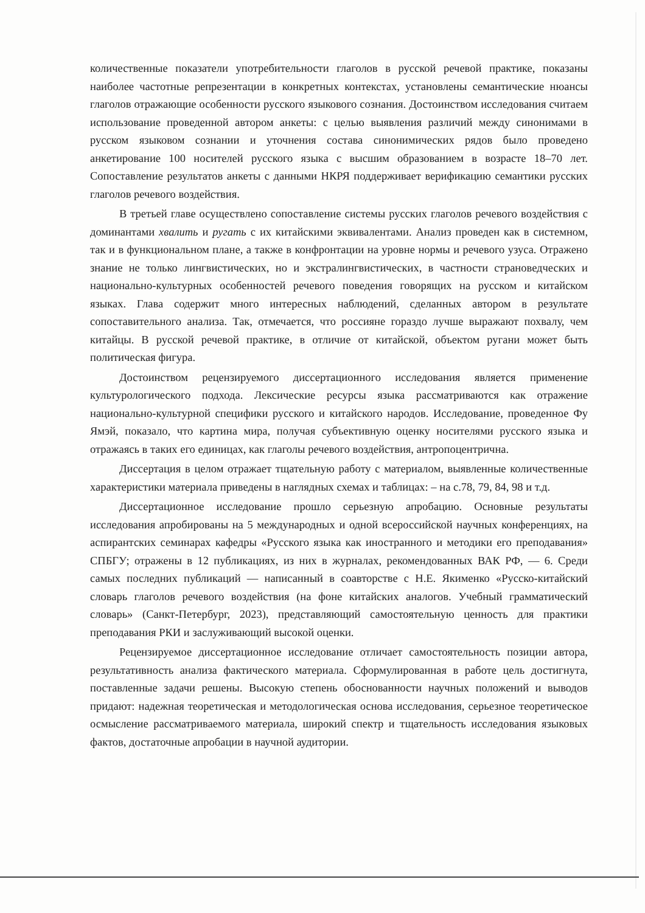количественные показатели употребительности глаголов в русской речевой практике, показаны наиболее частотные репрезентации в конкретных контекстах, установлены семантические нюансы глаголов отражающие особенности русского языкового сознания. Достоинством исследования считаем использование проведенной автором анкеты: с целью выявления различий между синонимами в русском языковом сознании и уточнения состава синонимических рядов было проведено анкетирование 100 носителей русского языка с высшим образованием в возрасте 18–70 лет. Сопоставление результатов анкеты с данными НКРЯ поддерживает верификацию семантики русских глаголов речевого воздействия.
В третьей главе осуществлено сопоставление системы русских глаголов речевого воздействия с доминантами хвалить и ругать с их китайскими эквивалентами. Анализ проведен как в системном, так и в функциональном плане, а также в конфронтации на уровне нормы и речевого узуса. Отражено знание не только лингвистических, но и экстралингвистических, в частности страноведческих и национально-культурных особенностей речевого поведения говорящих на русском и китайском языках. Глава содержит много интересных наблюдений, сделанных автором в результате сопоставительного анализа. Так, отмечается, что россияне гораздо лучше выражают похвалу, чем китайцы. В русской речевой практике, в отличие от китайской, объектом ругани может быть политическая фигура.
Достоинством рецензируемого диссертационного исследования является применение культурологического подхода. Лексические ресурсы языка рассматриваются как отражение национально-культурной специфики русского и китайского народов. Исследование, проведенное Фу Ямэй, показало, что картина мира, получая субъективную оценку носителями русского языка и отражаясь в таких его единицах, как глаголы речевого воздействия, антропоцентрична.
Диссертация в целом отражает тщательную работу с материалом, выявленные количественные характеристики материала приведены в наглядных схемах и таблицах: – на с.78, 79, 84, 98 и т.д.
Диссертационное исследование прошло серьезную апробацию. Основные результаты исследования апробированы на 5 международных и одной всероссийской научных конференциях, на аспирантских семинарах кафедры «Русского языка как иностранного и методики его преподавания» СПБГУ; отражены в 12 публикациях, из них в журналах, рекомендованных ВАК РФ, — 6. Среди самых последних публикаций — написанный в соавторстве с Н.Е. Якименко «Русско-китайский словарь глаголов речевого воздействия (на фоне китайских аналогов. Учебный грамматический словарь» (Санкт-Петербург, 2023), представляющий самостоятельную ценность для практики преподавания РКИ и заслуживающий высокой оценки.
Рецензируемое диссертационное исследование отличает самостоятельность позиции автора, результативность анализа фактического материала. Сформулированная в работе цель достигнута, поставленные задачи решены. Высокую степень обоснованности научных положений и выводов придают: надежная теоретическая и методологическая основа исследования, серьезное теоретическое осмысление рассматриваемого материала, широкий спектр и тщательность исследования языковых фактов, достаточные апробации в научной аудитории.